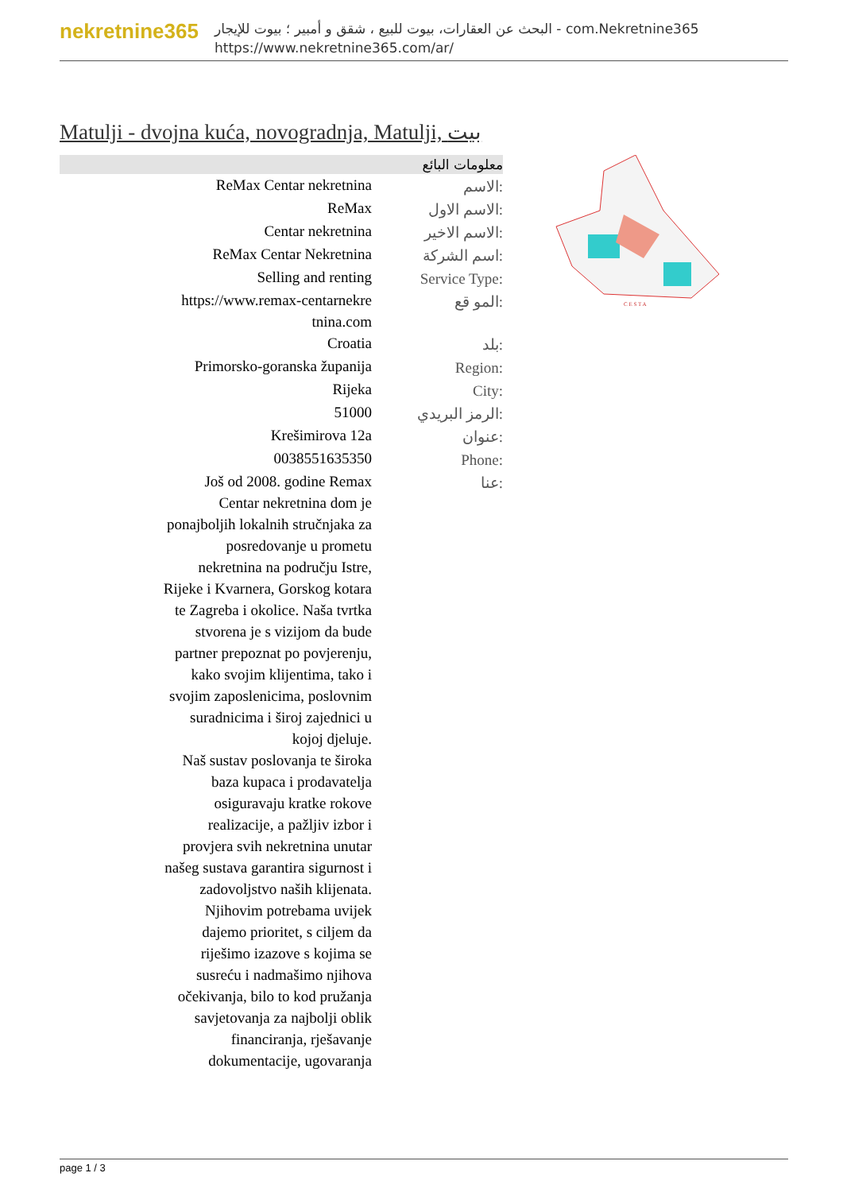nekretnine365
البحث عن العقارات، بيوت للبيع ، شقق و أمبير ؛ بيوت للإيجار - com.Nekretnine365
https://www.nekretnine365.com/ar/
Matulji - dvojna kuća, novogradnja, Matulji, بيت
معلومات البائع
| ReMax Centar nekretnina | الاسم: |
| ReMax | الاسم الاول: |
| Centar nekretnina | الاسم الاخير: |
| ReMax Centar Nekretnina | اسم الشركة: |
| Selling and renting | Service Type: |
| https://www.remax-centarnekre tnina.com | المو قع: |
| Croatia | بلد: |
| Primorsko-goranska županija | Region: |
| Rijeka | City: |
| 51000 | الرمز البريدي: |
| Krešimirova 12a | عنوان: |
| 0038551635350 | Phone: |
| Još od 2008. godine Remax Centar nekretnina dom je ponajboljih lokalnih stručnjaka za posredovanje u prometu nekretnina na području Istre, Rijeke i Kvarnera, Gorskog kotara te Zagreba i okolice. Naša tvrtka stvorena je s vizijom da bude partner prepoznat po povjerenju, kako svojim klijentima, tako i svojim zaposlenicima, poslovnim suradnicima i široj zajednici u kojoj djeluje. Naš sustav poslovanja te široka baza kupaca i prodavatelja osiguravaju kratke rokove realizacije, a pažljiv izbor i provjera svih nekretnina unutar našeg sustava garantira sigurnost i zadovoljstvo naših klijenata. Njihovim potrebama uvijek dajemo prioritet, s ciljem da riješimo izazove s kojima se susreću i nadmašimo njihova očekivanja, bilo to kod pružanja savjetovanja za najbolji oblik financiranja, rješavanje dokumentacije, ugovaranja | عنا: |
C E S T A
page 1 / 3